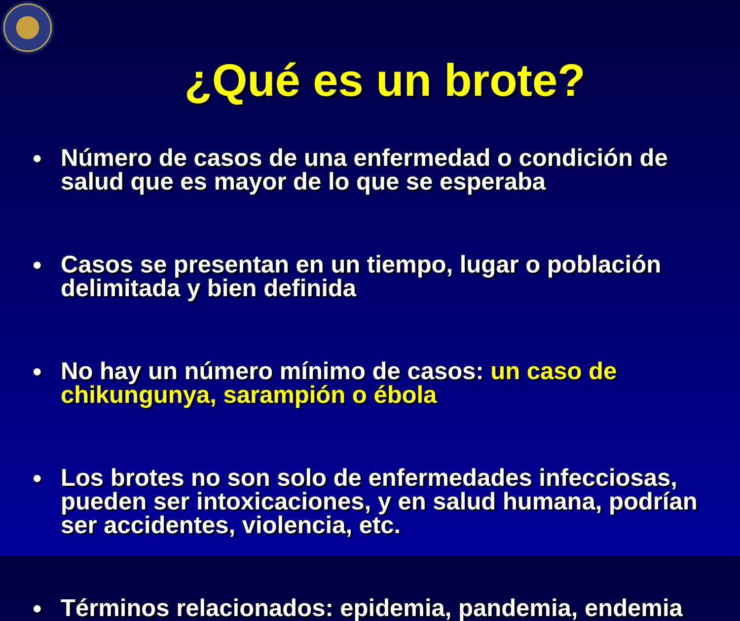¿Qué es un brote?
● Número de casos de una enfermedad o condición de salud que es mayor de lo que se esperaba
● Casos se presentan en un tiempo, lugar o población delimitada y bien definida
● No hay un número mínimo de casos: un caso de chikungunya, sarampión o ébola
● Los brotes no son solo de enfermedades infecciosas, pueden ser intoxicaciones, y en salud humana, podrían ser accidentes, violencia, etc.
● Términos relacionados: epidemia, pandemia, endemia